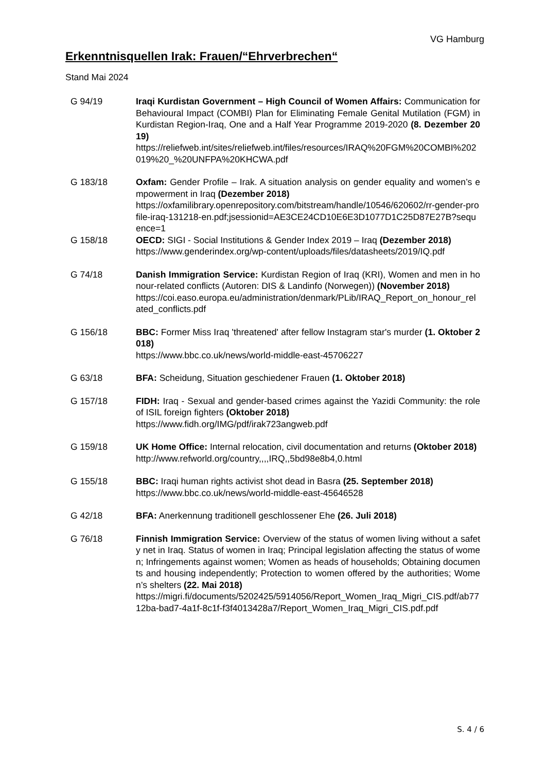VG Hamburg
Erkenntnisquellen Irak: Frauen/“Ehrverbrechen“
Stand Mai 2024
| G 94/19 | Iraqi Kurdistan Government – High Council of Women Affairs: Communication for Behavioural Impact (COMBI) Plan for Eliminating Female Genital Mutilation (FGM) in Kurdistan Region-Iraq, One and a Half Year Programme 2019-2020 (8. Dezember 2019) https://reliefweb.int/sites/reliefweb.int/files/resources/IRAQ%20FGM%20COMBI%202019%20_%20UNFPA%20KHCWA.pdf |
| G 183/18 | Oxfam: Gender Profile – Irak. A situation analysis on gender equality and women’s empowerment in Iraq (Dezember 2018) https://oxfamilibrary.openrepository.com/bitstream/handle/10546/620602/rr-gender-profile-iraq-131218-en.pdf;jsessionid=AE3CE24CD10E6E3D1077D1C25D87E27B?sequence=1 |
| G 158/18 | OECD: SIGI - Social Institutions & Gender Index 2019 – Iraq (Dezember 2018) https://www.genderindex.org/wp-content/uploads/files/datasheets/2019/IQ.pdf |
| G 74/18 | Danish Immigration Service: Kurdistan Region of Iraq (KRI), Women and men in honour-related conflicts (Autoren: DIS & Landinfo (Norwegen)) (November 2018) https://coi.easo.europa.eu/administration/denmark/PLib/IRAQ_Report_on_honour_related_conflicts.pdf |
| G 156/18 | BBC: Former Miss Iraq 'threatened' after fellow Instagram star's murder (1. Oktober 2018) https://www.bbc.co.uk/news/world-middle-east-45706227 |
| G 63/18 | BFA: Scheidung, Situation geschiedener Frauen (1. Oktober 2018) |
| G 157/18 | FIDH: Iraq - Sexual and gender-based crimes against the Yazidi Community: the role of ISIL foreign fighters (Oktober 2018) https://www.fidh.org/IMG/pdf/irak723angweb.pdf |
| G 159/18 | UK Home Office: Internal relocation, civil documentation and returns (Oktober 2018) http://www.refworld.org/country,,,,IRQ,,5bd98e8b4,0.html |
| G 155/18 | BBC: Iraqi human rights activist shot dead in Basra (25. September 2018) https://www.bbc.co.uk/news/world-middle-east-45646528 |
| G 42/18 | BFA: Anerkennung traditionell geschlossener Ehe (26. Juli 2018) |
| G 76/18 | Finnish Immigration Service: Overview of the status of women living without a safety net in Iraq. Status of women in Iraq; Principal legislation affecting the status of women; Infringements against women; Women as heads of households; Obtaining documents and housing independently; Protection to women offered by the authorities; Women’s shelters (22. Mai 2018) https://migri.fi/documents/5202425/5914056/Report_Women_Iraq_Migri_CIS.pdf/ab7712ba-bad7-4a1f-8c1f-f3f4013428a7/Report_Women_Iraq_Migri_CIS.pdf.pdf |
S. 4 / 6